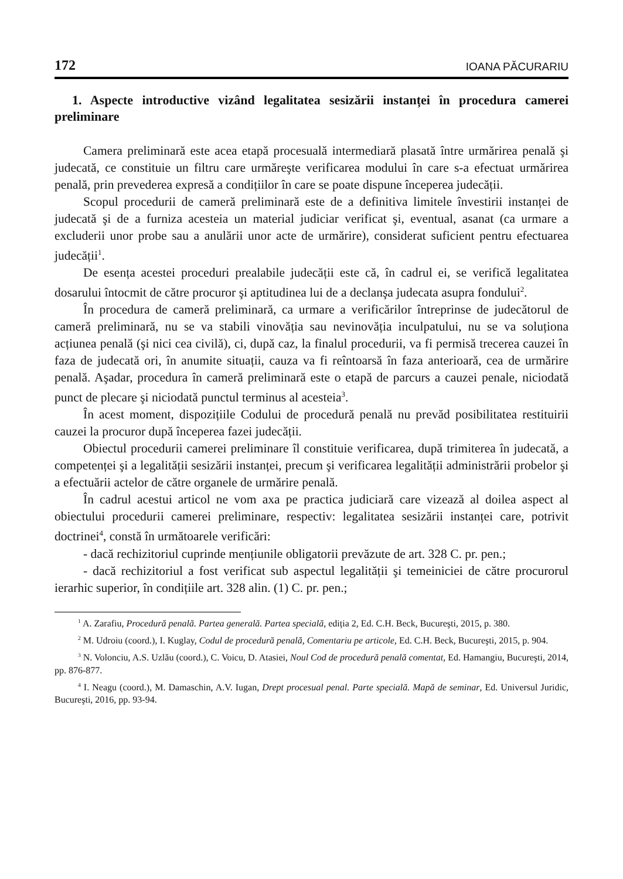172 IOANA PĂCURARIU
1. Aspecte introductive vizând legalitatea sesizării instanței în procedura camerei preliminare
Camera preliminară este acea etapă procesuală intermediară plasată între urmărirea penală şi judecată, ce constituie un filtru care urmăreşte verificarea modului în care s-a efectuat urmărirea penală, prin prevederea expresă a condițiilor în care se poate dispune începerea judecății.
Scopul procedurii de cameră preliminară este de a definitiva limitele învestirii instanței de judecată şi de a furniza acesteia un material judiciar verificat şi, eventual, asanat (ca urmare a excluderii unor probe sau a anulării unor acte de urmărire), considerat suficient pentru efectuarea judecății<sup>1</sup>.
De esența acestei proceduri prealabile judecății este că, în cadrul ei, se verifică legalitatea dosarului întocmit de către procuror şi aptitudinea lui de a declanşa judecata asupra fondului<sup>2</sup>.
În procedura de cameră preliminară, ca urmare a verificărilor întreprinse de judecătorul de cameră preliminară, nu se va stabili vinovăția sau nevinovăția inculpatului, nu se va soluționa acțiunea penală (şi nici cea civilă), ci, după caz, la finalul procedurii, va fi permisă trecerea cauzei în faza de judecată ori, în anumite situații, cauza va fi reîntoarsă în faza anterioară, cea de urmărire penală. Aşadar, procedura în cameră preliminară este o etapă de parcurs a cauzei penale, niciodată punct de plecare şi niciodată punctul terminus al acesteia<sup>3</sup>.
În acest moment, dispozițiile Codului de procedură penală nu prevăd posibilitatea restituirii cauzei la procuror după începerea fazei judecății.
Obiectul procedurii camerei preliminare îl constituie verificarea, după trimiterea în judecată, a competenței şi a legalității sesizării instanței, precum şi verificarea legalității administrării probelor şi a efectuării actelor de către organele de urmărire penală.
În cadrul acestui articol ne vom axa pe practica judiciară care vizează al doilea aspect al obiectului procedurii camerei preliminare, respectiv: legalitatea sesizării instanței care, potrivit doctrinei<sup>4</sup>, constă în următoarele verificări:
- dacă rechizitoriul cuprinde mențiunile obligatorii prevăzute de art. 328 C. pr. pen.;
- dacă rechizitoriul a fost verificat sub aspectul legalității şi temeiniciei de către procurorul ierarhic superior, în condițiile art. 328 alin. (1) C. pr. pen.;
<sup>1</sup> A. Zarafiu, Procedură penală. Partea generală. Partea specială, ediția 2, Ed. C.H. Beck, Bucureşti, 2015, p. 380.
<sup>2</sup> M. Udroiu (coord.), I. Kuglay, Codul de procedură penală, Comentariu pe articole, Ed. C.H. Beck, Bucureşti, 2015, p. 904.
<sup>3</sup> N. Volonciu, A.S. Uzlău (coord.), C. Voicu, D. Atasiei, Noul Cod de procedură penală comentat, Ed. Hamangiu, Bucureşti, 2014, pp. 876-877.
<sup>4</sup> I. Neagu (coord.), M. Damaschin, A.V. Iugan, Drept procesual penal. Parte specială. Mapă de seminar, Ed. Universul Juridic, Bucureşti, 2016, pp. 93-94.